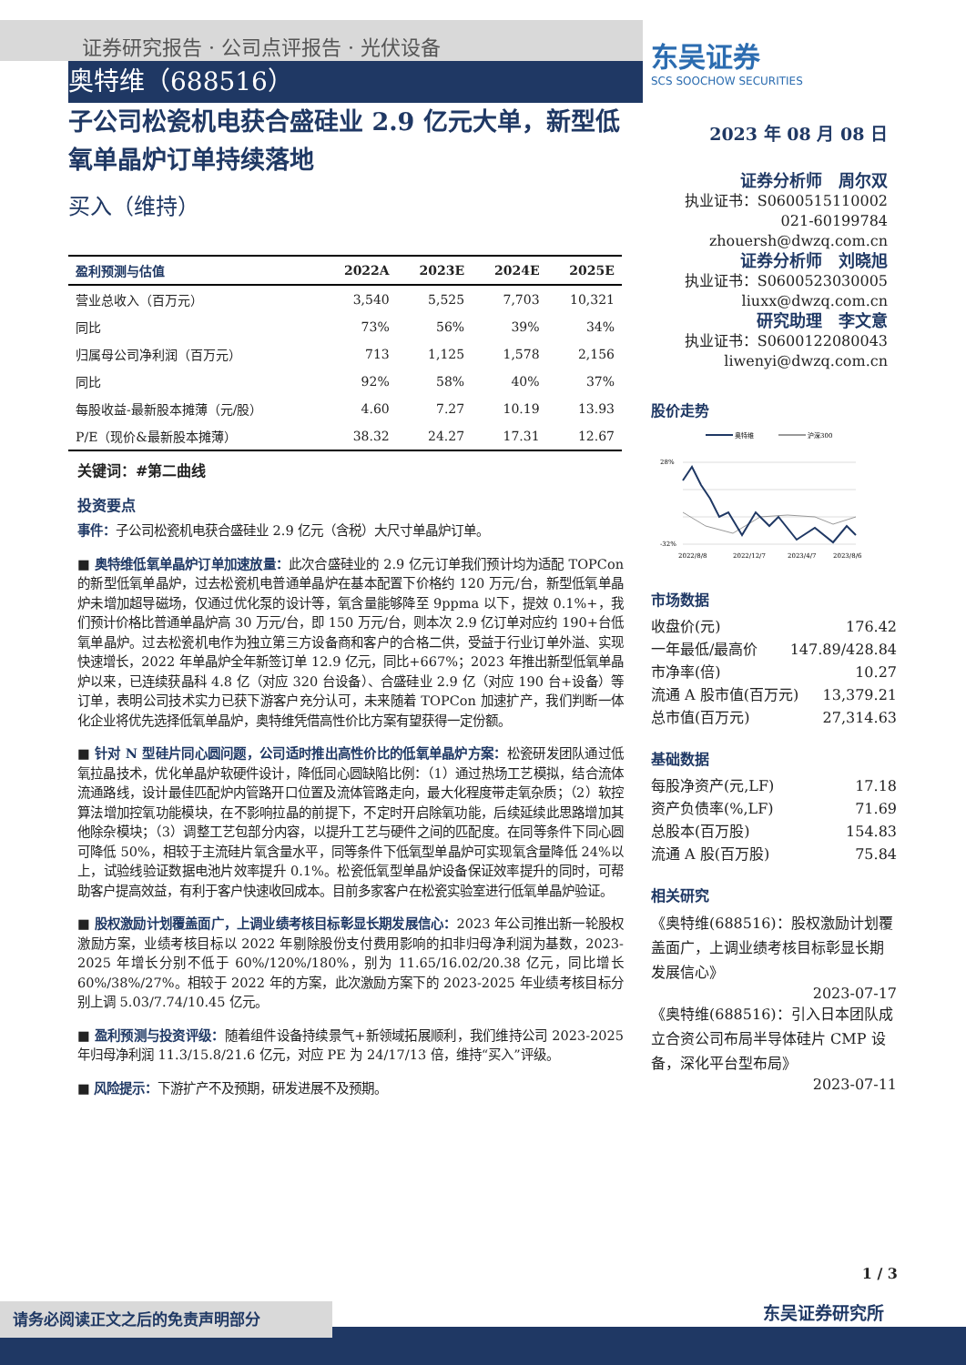证券研究报告 · 公司点评报告 · 光伏设备
奥特维（688516）
子公司松瓷机电获合盛硅业 2.9 亿元大单，新型低氧单晶炉订单持续落地
买入（维持）
| 盈利预测与估值 | 2022A | 2023E | 2024E | 2025E |
| --- | --- | --- | --- | --- |
| 营业总收入（百万元） | 3,540 | 5,525 | 7,703 | 10,321 |
| 同比 | 73% | 56% | 39% | 34% |
| 归属母公司净利润（百万元） | 713 | 1,125 | 1,578 | 2,156 |
| 同比 | 92% | 58% | 40% | 37% |
| 每股收益-最新股本摊薄（元/股） | 4.60 | 7.27 | 10.19 | 13.93 |
| P/E（现价&最新股本摊薄） | 38.32 | 24.27 | 17.31 | 12.67 |
关键词：#第二曲线
投资要点
事件：子公司松瓷机电获合盛硅业 2.9 亿元（含税）大尺寸单晶炉订单。
■ 奥特维低氧单晶炉订单加速放量：此次合盛硅业的 2.9 亿元订单我们预计均为适配 TOPCon 的新型低氧单晶炉，过去松瓷机电普通单晶炉在基本配置下价格约 120 万元/台，新型低氧单晶炉未增加超导磁场，仅通过优化泵的设计等，氧含量能够降至 9ppma 以下，提效 0.1%+，我们预计价格比普通单晶炉高 30 万元/台，即 150 万元/台，则本次 2.9 亿订单对应约 190+台低氧单晶炉。过去松瓷机电作为独立第三方设备商和客户的合格二供，受益于行业订单外溢、实现快速增长，2022 年单晶炉全年新签订单 12.9 亿元，同比+667%；2023 年推出新型低氧单晶炉以来，已连续获晶科 4.8 亿（对应 320 台设备）、合盛硅业 2.9 亿（对应 190 台+设备）等订单，表明公司技术实力已获下游客户充分认可，未来随着 TOPCon 加速扩产，我们判断一体化企业将优先选择低氧单晶炉，奥特维凭借高性价比方案有望获得一定份额。
■ 针对 N 型硅片同心圆问题，公司适时推出高性价比的低氧单晶炉方案：松瓷研发团队通过低氧拉晶技术，优化单晶炉软硬件设计，降低同心圆缺陷比例：（1）通过热场工艺模拟，结合流体流通路线，设计最佳匹配炉内管路开口位置及流体管路走向，最大化程度带走氧杂质；（2）软控算法增加控氧功能模块，在不影响拉晶的前提下，不定时开启除氧功能，后续延续此思路增加其他除杂模块；（3）调整工艺包部分内容，以提升工艺与硬件之间的匹配度。在同等条件下同心圆可降低 50%，相较于主流硅片氧含量水平，同等条件下低氧型单晶炉可实现氧含量降低 24%以上，试验线验证数据电池片效率提升 0.1%。松瓷低氧型单晶炉设备保证效率提升的同时，可帮助客户提高效益，有利于客户快速收回成本。目前多家客户在松瓷实验室进行低氧单晶炉验证。
■ 股权激励计划覆盖面广，上调业绩考核目标彰显长期发展信心：2023 年公司推出新一轮股权激励方案，业绩考核目标以 2022 年剔除股份支付费用影响的扣非归母净利润为基数，2023-2025 年增长分别不低于 60%/120%/180%，别为 11.65/16.02/20.38 亿元，同比增长 60%/38%/27%。相较于 2022 年的方案，此次激励方案下的 2023-2025 年业绩考核目标分别上调 5.03/7.74/10.45 亿元。
■ 盈利预测与投资评级：随着组件设备持续景气+新领域拓展顺利，我们维持公司 2023-2025 年归母净利润 11.3/15.8/21.6 亿元，对应 PE 为 24/17/13 倍，维持“买入”评级。
■ 风险提示：下游扩产不及预期，研发进展不及预期。
东吴证券
SCS SOOCHOW SECURITIES
2023 年 08 月 08 日
证券分析师　周尔双
执业证书：S0600515110002
021-60199784
zhouersh@dwzq.com.cn
证券分析师　刘晓旭
执业证书：S0600523030005
liuxx@dwzq.com.cn
研究助理　李文意
执业证书：S0600122080043
liwenyi@dwzq.com.cn
股价走势
奥特维
沪深300
28%
-32%
2022/8/8
2022/12/7
2023/4/7
2023/8/6
市场数据
收盘价(元) 176.42
一年最低/最高价 147.89/428.84
市净率(倍) 10.27
流通 A 股市值(百万元) 13,379.21
总市值(百万元) 27,314.63
基础数据
每股净资产(元,LF) 17.18
资产负债率(%,LF) 71.69
总股本(百万股) 154.83
流通 A 股(百万股) 75.84
相关研究
《奥特维(688516)：股权激励计划覆盖面广，上调业绩考核目标彰显长期发展信心》
2023-07-17
《奥特维(688516)：引入日本团队成立合资公司布局半导体硅片 CMP 设备，深化平台型布局》
2023-07-11
1 / 3
请务必阅读正文之后的免责声明部分 东吴证券研究所